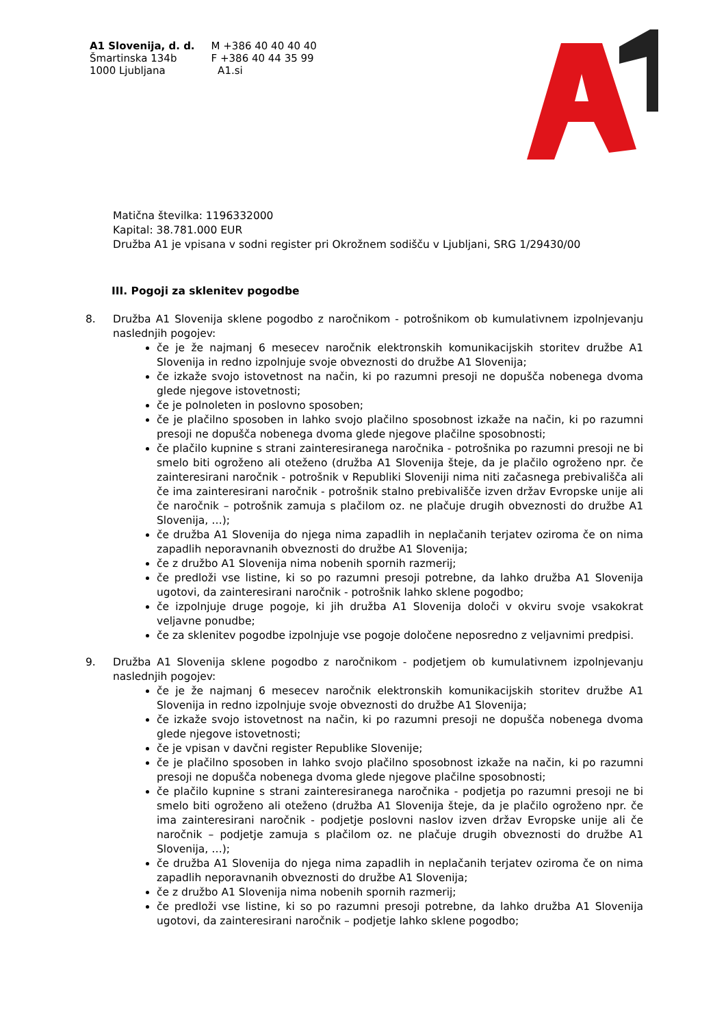A1 Slovenija, d. d.
Šmartinska 134b
1000 Ljubljana
M +386 40 40 40 40
F +386 40 44 35 99
A1.si
Matična številka: 1196332000
Kapital: 38.781.000 EUR
Družba A1 je vpisana v sodni register pri Okrožnem sodišču v Ljubljani, SRG 1/29430/00
III. Pogoji za sklenitev pogodbe
8. Družba A1 Slovenija sklene pogodbo z naročnikom - potrošnikom ob kumulativnem izpolnjevanju naslednjih pogojev:
če je že najmanj 6 mesecev naročnik elektronskih komunikacijskih storitev družbe A1 Slovenija in redno izpolnjuje svoje obveznosti do družbe A1 Slovenija;
če izkaže svojo istovetnost na način, ki po razumni presoji ne dopušča nobenega dvoma glede njegove istovetnosti;
če je polnoleten in poslovno sposoben;
če je plačilno sposoben in lahko svojo plačilno sposobnost izkaže na način, ki po razumni presoji ne dopušča nobenega dvoma glede njegove plačilne sposobnosti;
če plačilo kupnine s strani zainteresiranega naročnika - potrošnika po razumni presoji ne bi smelo biti ogroženo ali oteženo (družba A1 Slovenija šteje, da je plačilo ogroženo npr. če zainteresirani naročnik - potrošnik v Republiki Sloveniji nima niti začasnega prebivališča ali če ima zainteresirani naročnik - potrošnik stalno prebivališče izven držav Evropske unije ali če naročnik – potrošnik zamuja s plačilom oz. ne plačuje drugih obveznosti do družbe A1 Slovenija, …);
če družba A1 Slovenija do njega nima zapadlih in neplačanih terjatev oziroma če on nima zapadlih neporavnanih obveznosti do družbe A1 Slovenija;
če z družbo A1 Slovenija nima nobenih spornih razmerij;
če predloži vse listine, ki so po razumni presoji potrebne, da lahko družba A1 Slovenija ugotovi, da zainteresirani naročnik - potrošnik lahko sklene pogodbo;
če izpolnjuje druge pogoje, ki jih družba A1 Slovenija določi v okviru svoje vsakokrat veljavne ponudbe;
če za sklenitev pogodbe izpolnjuje vse pogoje določene neposredno z veljavnimi predpisi.
9. Družba A1 Slovenija sklene pogodbo z naročnikom - podjetjem ob kumulativnem izpolnjevanju naslednjih pogojev:
če je že najmanj 6 mesecev naročnik elektronskih komunikacijskih storitev družbe A1 Slovenija in redno izpolnjuje svoje obveznosti do družbe A1 Slovenija;
če izkaže svojo istovetnost na način, ki po razumni presoji ne dopušča nobenega dvoma glede njegove istovetnosti;
če je vpisan v davčni register Republike Slovenije;
če je plačilno sposoben in lahko svojo plačilno sposobnost izkaže na način, ki po razumni presoji ne dopušča nobenega dvoma glede njegove plačilne sposobnosti;
če plačilo kupnine s strani zainteresiranega naročnika - podjetja po razumni presoji ne bi smelo biti ogroženo ali oteženo (družba A1 Slovenija šteje, da je plačilo ogroženo npr. če ima zainteresirani naročnik - podjetje poslovni naslov izven držav Evropske unije ali če naročnik – podjetje zamuja s plačilom oz. ne plačuje drugih obveznosti do družbe A1 Slovenija, …);
če družba A1 Slovenija do njega nima zapadlih in neplačanih terjatev oziroma če on nima zapadlih neporavnanih obveznosti do družbe A1 Slovenija;
če z družbo A1 Slovenija nima nobenih spornih razmerij;
če predloži vse listine, ki so po razumni presoji potrebne, da lahko družba A1 Slovenija ugotovi, da zainteresirani naročnik – podjetje lahko sklene pogodbo;